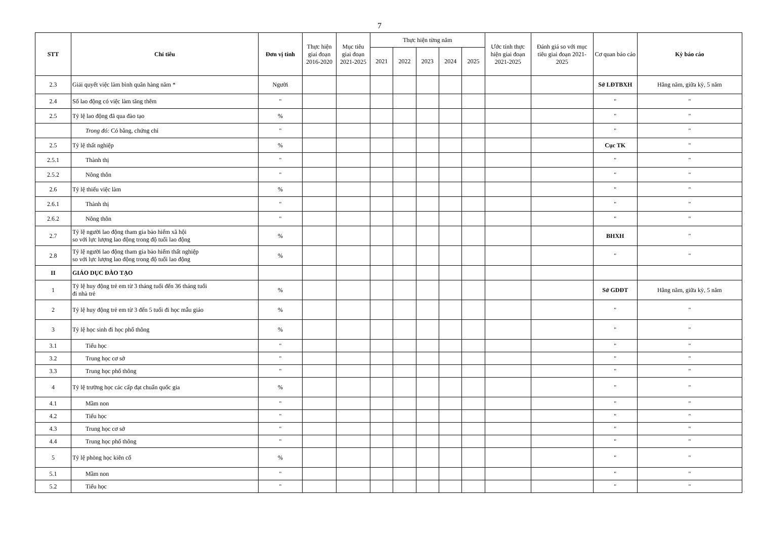7
| STT | Chỉ tiêu | Đơn vị tính | Thực hiện giai đoạn 2016-2020 | Mục tiêu giai đoạn 2021-2025 | Thực hiện từng năm | | | | | Ước tính thực hiện giai đoạn 2021-2025 | Đánh giá so với mục tiêu giai đoạn 2021-2025 | Cơ quan báo cáo | Kỳ báo cáo |
| --- | --- | --- | --- | --- | --- | --- | --- | --- | --- | --- | --- | --- | --- |
| | | | | | 2021 | 2022 | 2023 | 2024 | 2025 | | | | |
| 2.3 | Giải quyết việc làm bình quân hàng năm * | Người | | | | | | | | | | Sở LĐTBXH | Hằng năm, giữa kỳ, 5 năm |
| 2.4 | Số lao động có việc làm tăng thêm | " | | | | | | | | | | " | " |
| 2.5 | Tỷ lệ lao động đã qua đào tạo | % | | | | | | | | | | " | " |
| | Trong đó: Có bằng, chứng chỉ | " | | | | | | | | | | " | " |
| 2.5 | Tỷ lệ thất nghiệp | % | | | | | | | | | | Cục TK | " |
| 2.5.1 | Thành thị | " | | | | | | | | | | " | " |
| 2.5.2 | Nông thôn | " | | | | | | | | | | " | " |
| 2.6 | Tỷ lệ thiếu việc làm | % | | | | | | | | | | " | " |
| 2.6.1 | Thành thị | " | | | | | | | | | | " | " |
| 2.6.2 | Nông thôn | " | | | | | | | | | | " | " |
| 2.7 | Tỷ lệ người lao động tham gia bảo hiểm xã hội so với lực lượng lao động trong độ tuổi lao động | % | | | | | | | | | | BHXH | " |
| 2.8 | Tỷ lệ người lao động tham gia bảo hiểm thất nghiệp so với lực lượng lao động trong độ tuổi lao động | % | | | | | | | | | | " | " |
| II | GIÁO DỤC ĐÀO TẠO | | | | | | | | | | | | |
| 1 | Tỷ lệ huy động trẻ em từ 3 tháng tuổi đến 36 tháng tuổi đi nhà trẻ | % | | | | | | | | | | Sở GDĐT | Hằng năm, giữa kỳ, 5 năm |
| 2 | Tỷ lệ huy động trẻ em từ 3 đến 5 tuổi đi học mẫu giáo | % | | | | | | | | | | " | " |
| 3 | Tỷ lệ học sinh đi học phổ thông | % | | | | | | | | | | " | " |
| 3.1 | Tiểu học | " | | | | | | | | | | " | " |
| 3.2 | Trung học cơ sở | " | | | | | | | | | | " | " |
| 3.3 | Trung học phổ thông | " | | | | | | | | | | " | " |
| 4 | Tỷ lệ trường học các cấp đạt chuẩn quốc gia | % | | | | | | | | | | " | " |
| 4.1 | Mầm non | " | | | | | | | | | | " | " |
| 4.2 | Tiểu học | " | | | | | | | | | | " | " |
| 4.3 | Trung học cơ sở | " | | | | | | | | | | " | " |
| 4.4 | Trung học phổ thông | " | | | | | | | | | | " | " |
| 5 | Tỷ lệ phòng học kiên cố | % | | | | | | | | | | " | " |
| 5.1 | Mầm non | " | | | | | | | | | | " | " |
| 5.2 | Tiểu học | " | | | | | | | | | | " | " |